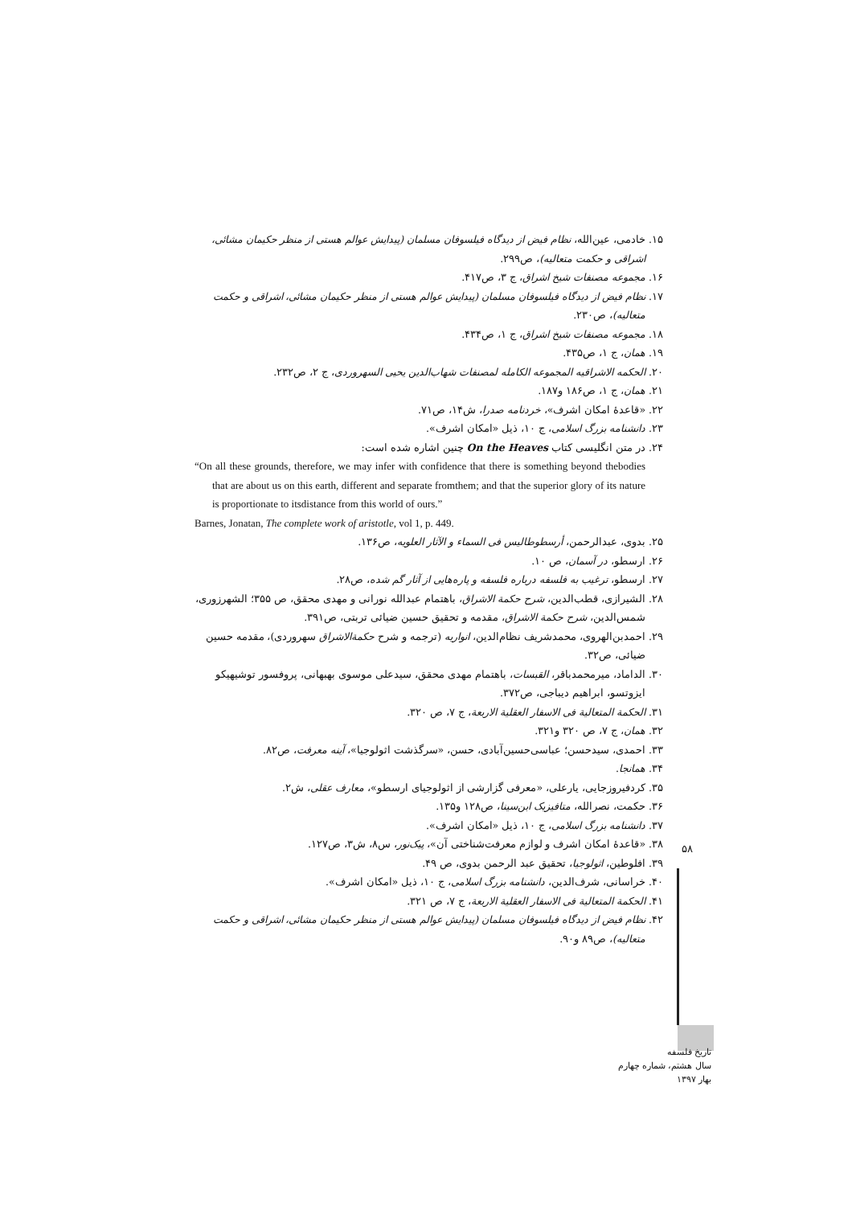۱۵. خادمی، عین‌الله، نظام فیض از دیدگاه فیلسوفان مسلمان (پیدایش عوالم هستی از منظر حکیمان مشائی، اشراقی و حکمت متعالیه)، ص۲۹۹.
۱۶. مجموعه مصنفات شیخ اشراق، ج ۳، ص۴۱۷.
۱۷. نظام فیض از دیدگاه فیلسوفان مسلمان (پیدایش عوالم هستی از منظر حکیمان مشائی، اشراقی و حکمت متعالیه)، ص۲۳۰.
۱۸. مجموعه مصنفات شیخ اشراق، ج ۱، ص۴۳۴.
۱۹. همان، ج ۱، ص۴۳۵.
۲۰. الحکمه الاشراقیه المجموعه الکامله لمصنفات شهاب‌الدین یحیی السهروردی، ج ۲، ص۲۳۲.
۲۱. همان، ج ۱، ص۱۸۶ و۱۸۷.
۲۲. «قاعدهٔ امکان اشرف»، خردنامه صدرا، ش۱۴، ص۷۱.
۲۳. دانشنامه بزرگ اسلامی، ج ۱۰، ذیل «امکان اشرف».
۲۴. در متن انگلیسی کتاب On the Heaves چنین اشاره شده است:
“On all these grounds, therefore, we may infer with confidence that there is something beyond thebodies that are about us on this earth, different and separate fromthem; and that the superior glory of its nature is proportionate to itsdistance from this world of ours.”
Barnes, Jonatan, The complete work of aristotle, vol 1, p. 449.
۲۵. بدوی، عبدالرحمن، أرسطوطالیس فی السماء و الآثار العلویه، ص۱۳۶.
۲۶. ارسطو، در آسمان، ص ۱۰.
۲۷. ارسطو، ترغیب به فلسفه درباره فلسفه و پاره‌هایی از آثار گم شده، ص۲۸.
۲۸. الشیرازی، قطب‌الدین، شرح حکمة الاشراق، باهتمام عبدالله نورانی و مهدی محقق، ص ۳۵۵؛ الشهرزوری، شمس‌الدین، شرح حکمة الاشراق، مقدمه و تحقیق حسین ضیائی تربتی، ص۳۹۱.
۲۹. احمدبن‌الهروی، محمدشریف نظام‌الدین، انواریه (ترجمه و شرح حکمةالاشراق سهروردی)، مقدمه حسین ضیائی، ص۳۲.
۳۰. الداماد، میرمحمدباقر، القبسات، باهتمام مهدی محقق، سیدعلی موسوی بهبهانی، پروفسور توشیهیکو ایزوتسو، ابراهیم دیباجی، ص۳۷۲.
۳۱. الحکمة المتعالیة فی الاسفار العقلیة الاربعة، ج ۷، ص ۳۲۰.
۳۲. همان، ج ۷، ص ۳۲۰ و۳۲۱.
۳۳. احمدی، سیدحسن؛ عباسی‌حسین‌آبادی، حسن، «سرگذشت اثولوجیا»، آینه معرفت، ص۸۲.
۳۴. همانجا.
۳۵. کردفیروزجایی، یارعلی، «معرفی گزارشی از اثولوجیای ارسطو»، معارف عقلی، ش۲.
۳۶. حکمت، نصرالله، متافیزیک ابن‌سینا، ص۱۲۸ و۱۳۵.
۳۷. دانشنامه بزرگ اسلامی، ج ۱۰، ذیل «امکان اشرف».
۳۸. «قاعدهٔ امکان اشرف و لوازم معرفت‌شناختی آن»، پیک‌نور، س۸، ش۳، ص۱۲۷.
۳۹. افلوطین، اثولوجیا، تحقیق عبد الرحمن بدوی، ص ۴۹.
۴۰. خراسانی، شرف‌الدین، دانشنامه بزرگ اسلامی، ج ۱۰، ذیل «امکان اشرف».
۴۱. الحکمة المتعالیة فی الاسفار العقلیة الاربعة، ج ۷، ص ۳۲۱.
۴۲. نظام فیض از دیدگاه فیلسوفان مسلمان (پیدایش عوالم هستی از منظر حکیمان مشائی، اشراقی و حکمت متعالیه)، ص۸۹ و۹۰.
۵۸
تاریخ فلسفه
سال هشتم، شماره چهارم
بهار ۱۳۹۷